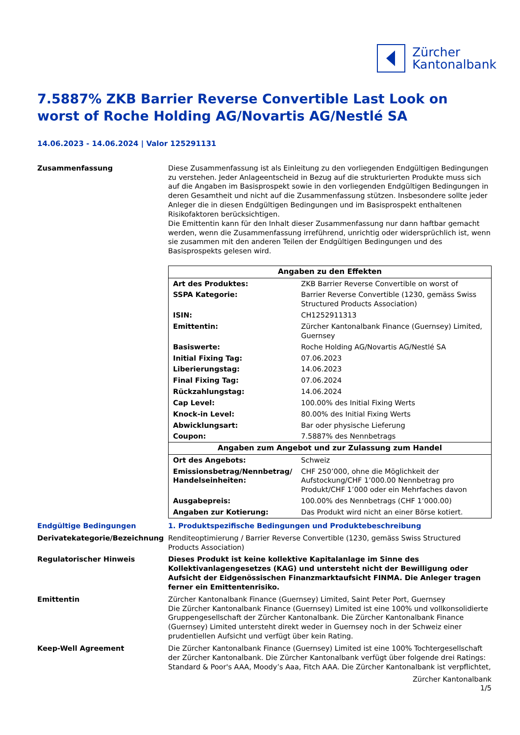Zürcher
Kantonalbank
7.5887% ZKB Barrier Reverse Convertible Last Look on worst of Roche Holding AG/Novartis AG/Nestlé SA
14.06.2023 - 14.06.2024 | Valor 125291131
Zusammenfassung Diese Zusammenfassung ist als Einleitung zu den vorliegenden Endgültigen Bedingungen zu verstehen. Jeder Anlageentscheid in Bezug auf die strukturierten Produkte muss sich auf die Angaben im Basisprospekt sowie in den vorliegenden Endgültigen Bedingungen in deren Gesamtheit und nicht auf die Zusammenfassung stützen. Insbesondere sollte jeder Anleger die in diesen Endgültigen Bedingungen und im Basisprospekt enthaltenen Risikofaktoren berücksichtigen.
Die Emittentin kann für den Inhalt dieser Zusammenfassung nur dann haftbar gemacht werden, wenn die Zusammenfassung irreführend, unrichtig oder widersprüchlich ist, wenn sie zusammen mit den anderen Teilen der Endgültigen Bedingungen und des Basisprospekts gelesen wird.
| Angaben zu den Effekten | |
| --- | --- |
| Art des Produktes: | ZKB Barrier Reverse Convertible on worst of |
| SSPA Kategorie: | Barrier Reverse Convertible (1230, gemäss Swiss Structured Products Association) |
| ISIN: | CH1252911313 |
| Emittentin: | Zürcher Kantonalbank Finance (Guernsey) Limited, Guernsey |
| Basiswerte: | Roche Holding AG/Novartis AG/Nestlé SA |
| Initial Fixing Tag: | 07.06.2023 |
| Liberierungstag: | 14.06.2023 |
| Final Fixing Tag: | 07.06.2024 |
| Rückzahlungstag: | 14.06.2024 |
| Cap Level: | 100.00% des Initial Fixing Werts |
| Knock-in Level: | 80.00% des Initial Fixing Werts |
| Abwicklungsart: | Bar oder physische Lieferung |
| Coupon: | 7.5887% des Nennbetrags |
| Angaben zum Angebot und zur Zulassung zum Handel | |
| Ort des Angebots: | Schweiz |
| Emissionsbetrag/Nennbetrag/ Handelseinheiten: | CHF 250’000, ohne die Möglichkeit der Aufstockung/CHF 1’000.00 Nennbetrag pro Produkt/CHF 1’000 oder ein Mehrfaches davon |
| Ausgabepreis: | 100.00% des Nennbetrags (CHF 1’000.00) |
| Angaben zur Kotierung: | Das Produkt wird nicht an einer Börse kotiert. |
Endgültige Bedingungen 1. Produktspezifische Bedingungen und Produktebeschreibung
Derivatekategorie/Bezeichnung Renditeoptimierung / Barrier Reverse Convertible (1230, gemäss Swiss Structured Products Association)
Regulatorischer Hinweis Dieses Produkt ist keine kollektive Kapitalanlage im Sinne des Kollektivanlagengesetzes (KAG) und untersteht nicht der Bewilligung oder Aufsicht der Eidgenössischen Finanzmarktaufsicht FINMA. Die Anleger tragen ferner ein Emittentenrisiko.
Emittentin Zürcher Kantonalbank Finance (Guernsey) Limited, Saint Peter Port, Guernsey
Die Zürcher Kantonalbank Finance (Guernsey) Limited ist eine 100% und vollkonsolidierte Gruppengesellschaft der Zürcher Kantonalbank. Die Zürcher Kantonalbank Finance (Guernsey) Limited untersteht direkt weder in Guernsey noch in der Schweiz einer prudentiellen Aufsicht und verfügt über kein Rating.
Keep-Well Agreement Die Zürcher Kantonalbank Finance (Guernsey) Limited ist eine 100% Tochtergesellschaft der Zürcher Kantonalbank. Die Zürcher Kantonalbank verfügt über folgende drei Ratings: Standard & Poor's AAA, Moody’s Aaa, Fitch AAA. Die Zürcher Kantonalbank ist verpflichtet,
Zürcher Kantonalbank
1/5